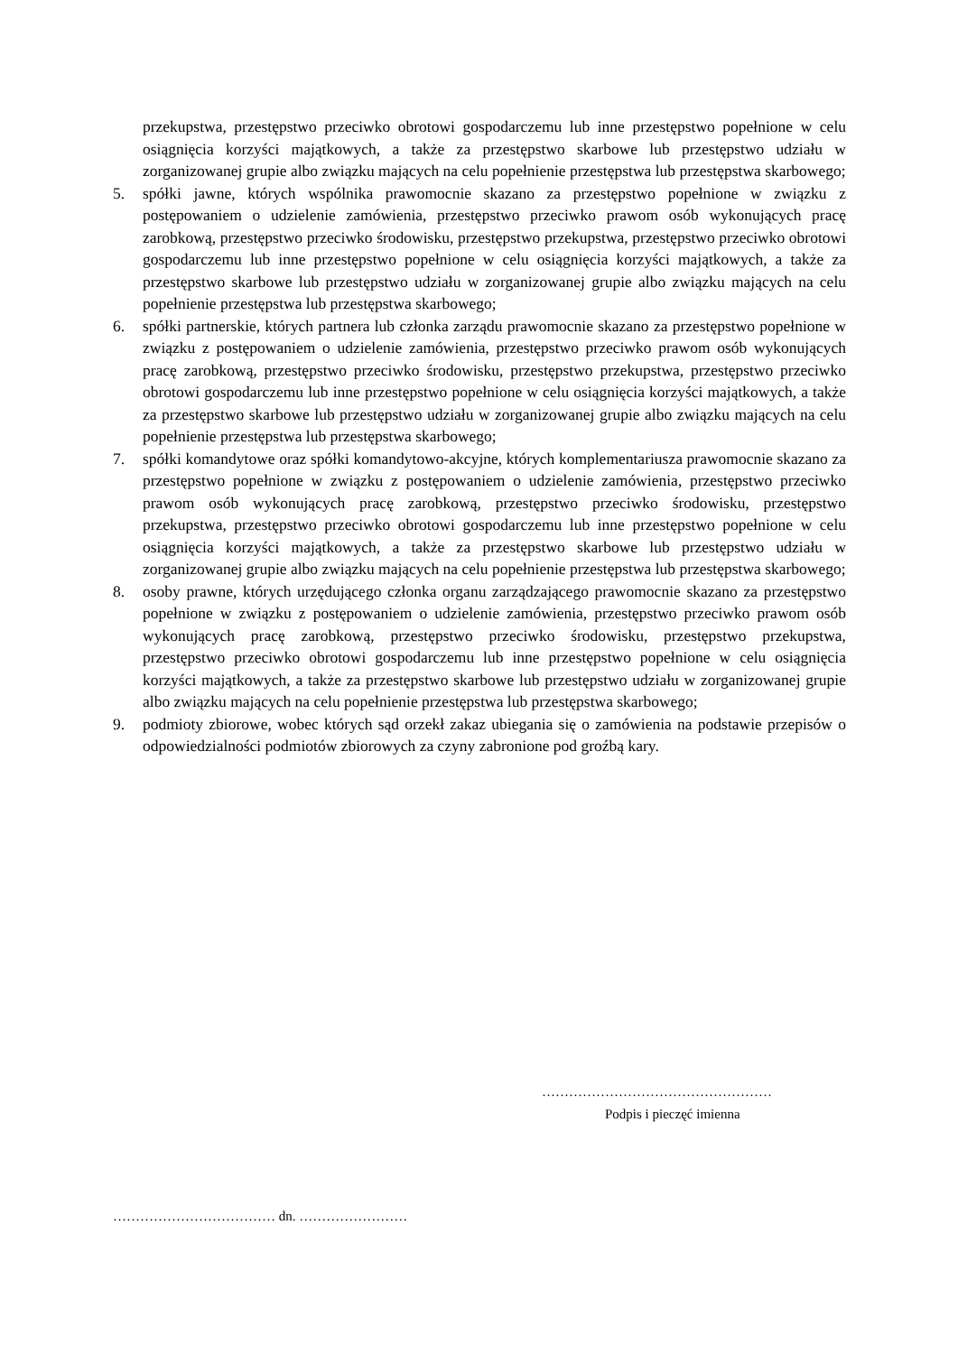przekupstwa, przestępstwo przeciwko obrotowi gospodarczemu lub inne przestępstwo popełnione w celu osiągnięcia korzyści majątkowych, a także za przestępstwo skarbowe lub przestępstwo udziału w zorganizowanej grupie albo związku mających na celu popełnienie przestępstwa lub przestępstwa skarbowego;
5. spółki jawne, których wspólnika prawomocnie skazano za przestępstwo popełnione w związku z postępowaniem o udzielenie zamówienia, przestępstwo przeciwko prawom osób wykonujących pracę zarobkową, przestępstwo przeciwko środowisku, przestępstwo przekupstwa, przestępstwo przeciwko obrotowi gospodarczemu lub inne przestępstwo popełnione w celu osiągnięcia korzyści majątkowych, a także za przestępstwo skarbowe lub przestępstwo udziału w zorganizowanej grupie albo związku mających na celu popełnienie przestępstwa lub przestępstwa skarbowego;
6. spółki partnerskie, których partnera lub członka zarządu prawomocnie skazano za przestępstwo popełnione w związku z postępowaniem o udzielenie zamówienia, przestępstwo przeciwko prawom osób wykonujących pracę zarobkową, przestępstwo przeciwko środowisku, przestępstwo przekupstwa, przestępstwo przeciwko obrotowi gospodarczemu lub inne przestępstwo popełnione w celu osiągnięcia korzyści majątkowych, a także za przestępstwo skarbowe lub przestępstwo udziału w zorganizowanej grupie albo związku mających na celu popełnienie przestępstwa lub przestępstwa skarbowego;
7. spółki komandytowe oraz spółki komandytowo-akcyjne, których komplementariusza prawomocnie skazano za przestępstwo popełnione w związku z postępowaniem o udzielenie zamówienia, przestępstwo przeciwko prawom osób wykonujących pracę zarobkową, przestępstwo przeciwko środowisku, przestępstwo przekupstwa, przestępstwo przeciwko obrotowi gospodarczemu lub inne przestępstwo popełnione w celu osiągnięcia korzyści majątkowych, a także za przestępstwo skarbowe lub przestępstwo udziału w zorganizowanej grupie albo związku mających na celu popełnienie przestępstwa lub przestępstwa skarbowego;
8. osoby prawne, których urzędującego członka organu zarządzającego prawomocnie skazano za przestępstwo popełnione w związku z postępowaniem o udzielenie zamówienia, przestępstwo przeciwko prawom osób wykonujących pracę zarobkową, przestępstwo przeciwko środowisku, przestępstwo przekupstwa, przestępstwo przeciwko obrotowi gospodarczemu lub inne przestępstwo popełnione w celu osiągnięcia korzyści majątkowych, a także za przestępstwo skarbowe lub przestępstwo udziału w zorganizowanej grupie albo związku mających na celu popełnienie przestępstwa lub przestępstwa skarbowego;
9. podmioty zbiorowe, wobec których sąd orzekł zakaz ubiegania się o zamówienia na podstawie przepisów o odpowiedzialności podmiotów zbiorowych za czyny zabronione pod groźbą kary.
……………………………………………
Podpis i pieczęć imienna
……………………………… dn. ……………………